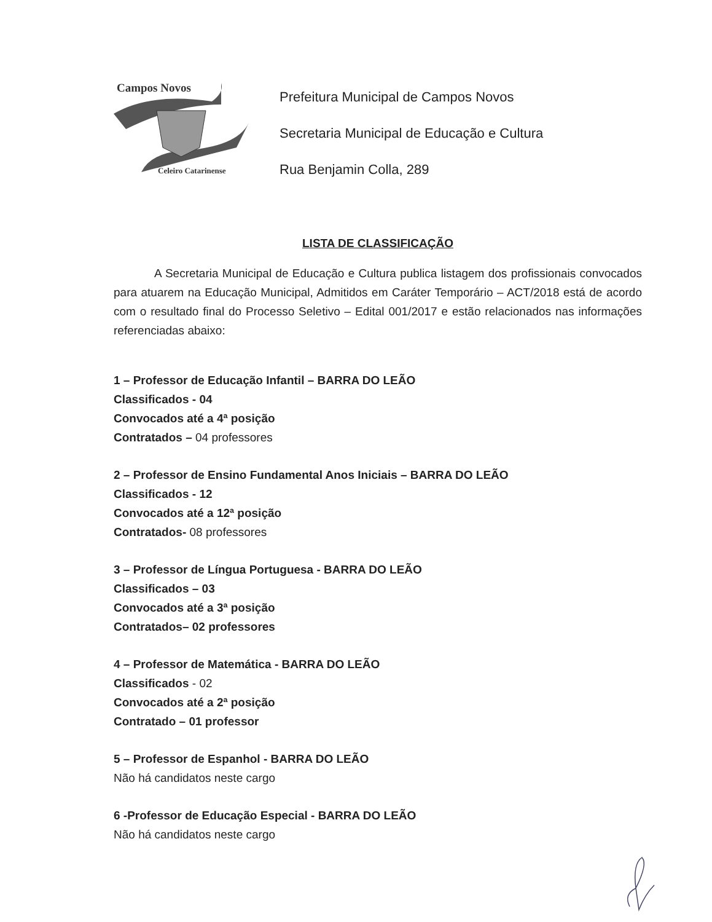Campos Novos
Celeiro Catarinense
Prefeitura Municipal de Campos Novos
Secretaria Municipal de Educação e Cultura
Rua Benjamin Colla, 289
LISTA DE CLASSIFICAÇÃO
A Secretaria Municipal de Educação e Cultura publica listagem dos profissionais convocados para atuarem na Educação Municipal, Admitidos em Caráter Temporário – ACT/2018 está de acordo com o resultado final do Processo Seletivo – Edital 001/2017 e estão relacionados nas informações referenciadas abaixo:
1 – Professor de Educação Infantil – BARRA DO LEÃO
Classificados - 04
Convocados até a 4ª posição
Contratados – 04 professores
2 – Professor de Ensino Fundamental Anos Iniciais – BARRA DO LEÃO
Classificados - 12
Convocados até a 12ª posição
Contratados- 08 professores
3 – Professor de Língua Portuguesa - BARRA DO LEÃO
Classificados – 03
Convocados até a 3ª posição
Contratados– 02 professores
4 – Professor de Matemática - BARRA DO LEÃO
Classificados - 02
Convocados até a 2ª posição
Contratado – 01 professor
5 – Professor de Espanhol - BARRA DO LEÃO
Não há candidatos neste cargo
6 -Professor de Educação Especial - BARRA DO LEÃO
Não há candidatos neste cargo